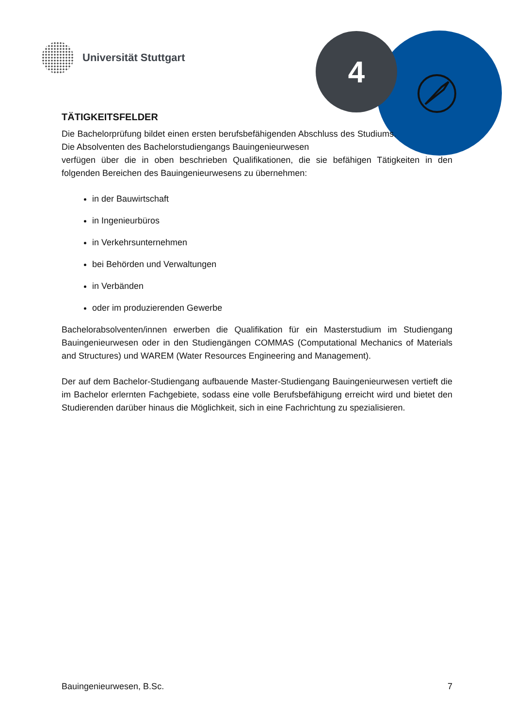Universität Stuttgart 4
TÄTIGKEITSFELDER
Die Bachelorprüfung bildet einen ersten berufsbefähigenden Abschluss des Studiums. Die Absolventen des Bachelorstudiengangs Bauingenieurwesen
verfügen über die in oben beschrieben Qualifikationen, die sie befähigen Tätigkeiten in den folgenden Bereichen des Bauingenieurwesens zu übernehmen:
in der Bauwirtschaft
in Ingenieurbüros
in Verkehrsunternehmen
bei Behörden und Verwaltungen
in Verbänden
oder im produzierenden Gewerbe
Bachelorabsolventen/innen erwerben die Qualifikation für ein Masterstudium im Studiengang Bauingenieurwesen oder in den Studiengängen COMMAS (Computational Mechanics of Materials and Structures) und WAREM (Water Resources Engineering and Management).
Der auf dem Bachelor-Studiengang aufbauende Master-Studiengang Bauingenieurwesen vertieft die im Bachelor erlernten Fachgebiete, sodass eine volle Berufsbefähigung erreicht wird und bietet den Studierenden darüber hinaus die Möglichkeit, sich in eine Fachrichtung zu spezialisieren.
Bauingenieurwesen, B.Sc. 7